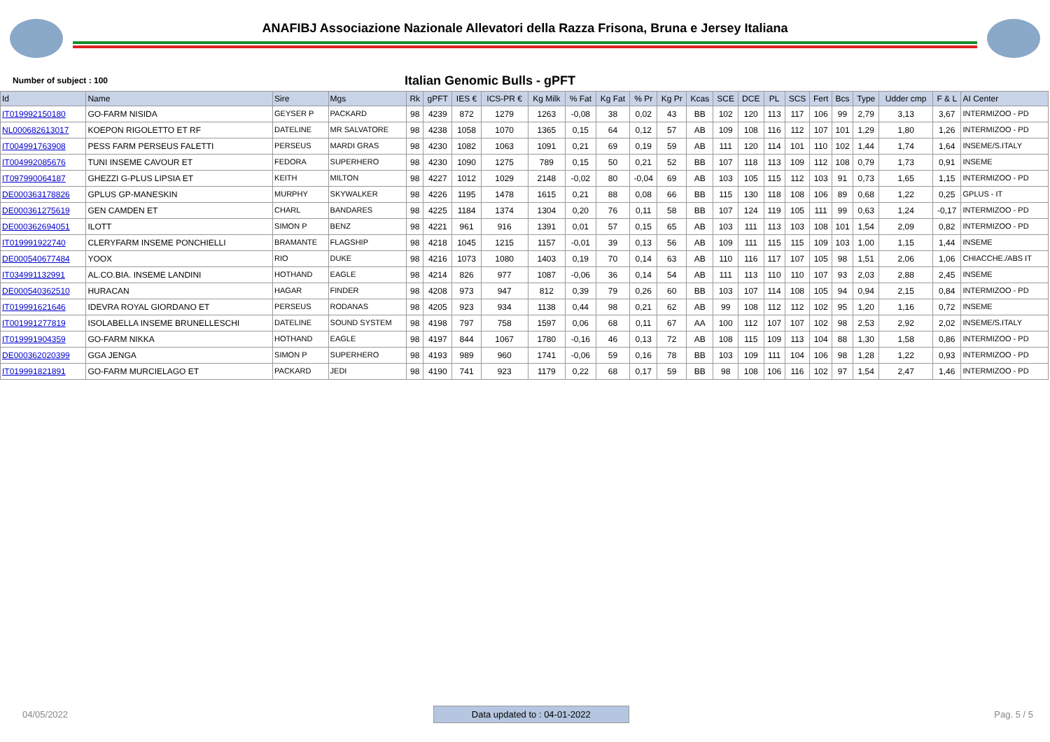ANAFIBJ Associazione Nazionale Allevatori della Razza Frisona, Bruna e Jersey Italiana
Number of subject : 100
Italian Genomic Bulls - gPFT
| Id | Name | Sire | Mgs | Rk | gPFT | IES € | ICS-PR € | Kg Milk | % Fat | Kg Fat | % Pr | Kg Pr | Kcas | SCE | DCE | PL | SCS | Fert | Bcs | Type | Udder cmp | F & L | AI Center |
| --- | --- | --- | --- | --- | --- | --- | --- | --- | --- | --- | --- | --- | --- | --- | --- | --- | --- | --- | --- | --- | --- | --- | --- |
| IT019992150180 | GO-FARM NISIDA | GEYSER P | PACKARD | 98 | 4239 | 872 | 1279 | 1263 | -0,08 | 38 | 0,02 | 43 | BB | 102 | 120 | 113 | 117 | 106 | 99 | 2,79 | 3,13 | 3,67 | INTERMIZOO - PD |
| NL000682613017 | KOEPON RIGOLETTO ET RF | DATELINE | MR SALVATORE | 98 | 4238 | 1058 | 1070 | 1365 | 0,15 | 64 | 0,12 | 57 | AB | 109 | 108 | 116 | 112 | 107 | 101 | 1,29 | 1,80 | 1,26 | INTERMIZOO - PD |
| IT004991763908 | PESS FARM PERSEUS FALETTI | PERSEUS | MARDI GRAS | 98 | 4230 | 1082 | 1063 | 1091 | 0,21 | 69 | 0,19 | 59 | AB | 111 | 120 | 114 | 101 | 110 | 102 | 1,44 | 1,74 | 1,64 | INSEME/S.ITALY |
| IT004992085676 | TUNI INSEME CAVOUR ET | FEDORA | SUPERHERO | 98 | 4230 | 1090 | 1275 | 789 | 0,15 | 50 | 0,21 | 52 | BB | 107 | 118 | 113 | 109 | 112 | 108 | 0,79 | 1,73 | 0,91 | INSEME |
| IT097990064187 | GHEZZI G-PLUS LIPSIA ET | KEITH | MILTON | 98 | 4227 | 1012 | 1029 | 2148 | -0,02 | 80 | -0,04 | 69 | AB | 103 | 105 | 115 | 112 | 103 | 91 | 0,73 | 1,65 | 1,15 | INTERMIZOO - PD |
| DE000363178826 | GPLUS GP-MANESKIN | MURPHY | SKYWALKER | 98 | 4226 | 1195 | 1478 | 1615 | 0,21 | 88 | 0,08 | 66 | BB | 115 | 130 | 118 | 108 | 106 | 89 | 0,68 | 1,22 | 0,25 | GPLUS - IT |
| DE000361275619 | GEN CAMDEN ET | CHARL | BANDARES | 98 | 4225 | 1184 | 1374 | 1304 | 0,20 | 76 | 0,11 | 58 | BB | 107 | 124 | 119 | 105 | 111 | 99 | 0,63 | 1,24 | -0,17 | INTERMIZOO - PD |
| DE000362694051 | ILOTT | SIMON P | BENZ | 98 | 4221 | 961 | 916 | 1391 | 0,01 | 57 | 0,15 | 65 | AB | 103 | 111 | 113 | 103 | 108 | 101 | 1,54 | 2,09 | 0,82 | INTERMIZOO - PD |
| IT019991922740 | CLERYFARM INSEME PONCHIELLI | BRAMANTE | FLAGSHIP | 98 | 4218 | 1045 | 1215 | 1157 | -0,01 | 39 | 0,13 | 56 | AB | 109 | 111 | 115 | 115 | 109 | 103 | 1,00 | 1,15 | 1,44 | INSEME |
| DE000540677484 | YOOX | RIO | DUKE | 98 | 4216 | 1073 | 1080 | 1403 | 0,19 | 70 | 0,14 | 63 | AB | 110 | 116 | 117 | 107 | 105 | 98 | 1,51 | 2,06 | 1,06 | CHIACCHE./ABS IT |
| IT034991132991 | AL.CO.BIA. INSEME LANDINI | HOTHAND | EAGLE | 98 | 4214 | 826 | 977 | 1087 | -0,06 | 36 | 0,14 | 54 | AB | 111 | 113 | 110 | 110 | 107 | 93 | 2,03 | 2,88 | 2,45 | INSEME |
| DE000540362510 | HURACAN | HAGAR | FINDER | 98 | 4208 | 973 | 947 | 812 | 0,39 | 79 | 0,26 | 60 | BB | 103 | 107 | 114 | 108 | 105 | 94 | 0,94 | 2,15 | 0,84 | INTERMIZOO - PD |
| IT019991621646 | IDEVRA ROYAL GIORDANO ET | PERSEUS | RODANAS | 98 | 4205 | 923 | 934 | 1138 | 0,44 | 98 | 0,21 | 62 | AB | 99 | 108 | 112 | 112 | 102 | 95 | 1,20 | 1,16 | 0,72 | INSEME |
| IT001991277819 | ISOLABELLA INSEME BRUNELLESCHI | DATELINE | SOUND SYSTEM | 98 | 4198 | 797 | 758 | 1597 | 0,06 | 68 | 0,11 | 67 | AA | 100 | 112 | 107 | 107 | 102 | 98 | 2,53 | 2,92 | 2,02 | INSEME/S.ITALY |
| IT019991904359 | GO-FARM NIKKA | HOTHAND | EAGLE | 98 | 4197 | 844 | 1067 | 1780 | -0,16 | 46 | 0,13 | 72 | AB | 108 | 115 | 109 | 113 | 104 | 88 | 1,30 | 1,58 | 0,86 | INTERMIZOO - PD |
| DE000362020399 | GGA JENGA | SIMON P | SUPERHERO | 98 | 4193 | 989 | 960 | 1741 | -0,06 | 59 | 0,16 | 78 | BB | 103 | 109 | 111 | 104 | 106 | 98 | 1,28 | 1,22 | 0,93 | INTERMIZOO - PD |
| IT019991821891 | GO-FARM MURCIELAGO ET | PACKARD | JEDI | 98 | 4190 | 741 | 923 | 1179 | 0,22 | 68 | 0,17 | 59 | BB | 98 | 108 | 106 | 116 | 102 | 97 | 1,54 | 2,47 | 1,46 | INTERMIZOO - PD |
04/05/2022 Data updated to : 04-01-2022 Pag. 5 / 5